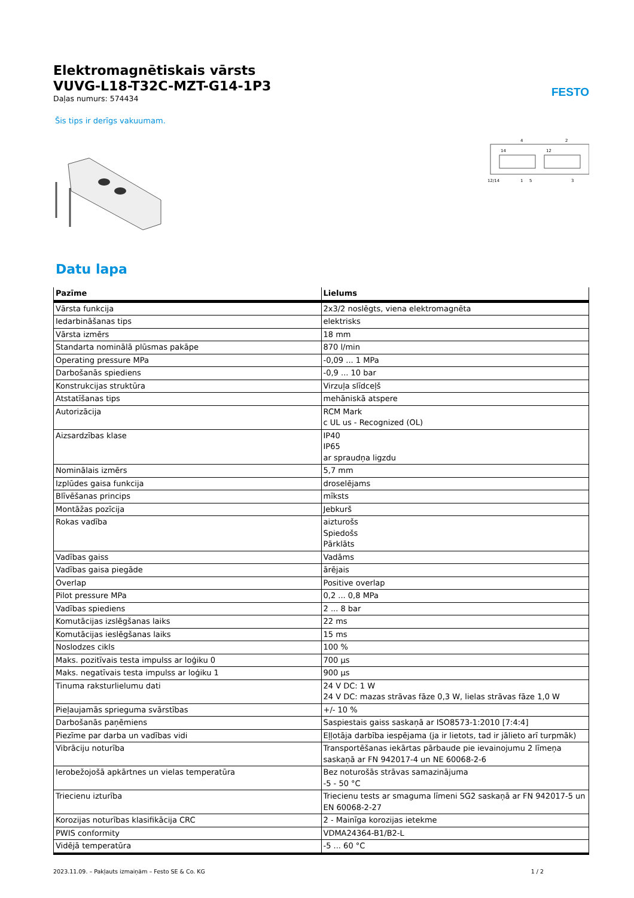Elektromagnētiskais vārsts
VUVG-L18-T32C-MZT-G14-1P3
Daļas numurs: 574434
FESTO
Šis tips ir derīgs vakuumam.
4
2
14
12
12/14
1
5
3
Datu lapa
| Pazīme | Lielums |
| --- | --- |
| Vārsta funkcija | 2x3/2 noslēgts, viena elektromagnēta |
| Iedarbināšanas tips | elektrisks |
| Vārsta izmērs | 18 mm |
| Standarta nominālā plūsmas pakāpe | 870 l/min |
| Operating pressure MPa | -0,09 ... 1 MPa |
| Darbošanās spiediens | -0,9 ... 10 bar |
| Konstrukcijas struktūra | Virzuļa slīdceļš |
| Atstatīšanas tips | mehāniskā atspere |
| Autorizācija | RCM Mark c UL us - Recognized (OL) |
| Aizsardzības klase | IP40 IP65 ar spraudņa ligzdu |
| Nominālais izmērs | 5,7 mm |
| Izplūdes gaisa funkcija | droselējams |
| Blīvēšanas princips | mīksts |
| Montāžas pozīcija | Jebkurš |
| Rokas vadība | aizturošs Spiedošs Pārklāts |
| Vadības gaiss | Vadāms |
| Vadības gaisa piegāde | ārējais |
| Overlap | Positive overlap |
| Pilot pressure MPa | 0,2 ... 0,8 MPa |
| Vadības spiediens | 2 ... 8 bar |
| Komutācijas izslēgšanas laiks | 22 ms |
| Komutācijas ieslēgšanas laiks | 15 ms |
| Noslodzes cikls | 100 % |
| Maks. pozitīvais testa impulss ar loģiku 0 | 700 µs |
| Maks. negatīvais testa impulss ar loģiku 1 | 900 µs |
| Tinuma raksturlielumu dati | 24 V DC: 1 W 24 V DC: mazas strāvas fāze 0,3 W, lielas strāvas fāze 1,0 W |
| Pieļaujamās sprieguma svārstības | +/- 10 % |
| Darbošanās paņēmiens | Saspiestais gaiss saskaņā ar ISO8573-1:2010 [7:4:4] |
| Piezīme par darba un vadības vidi | Eļļotāja darbība iespējama (ja ir lietots, tad ir jālieto arī turpmāk) |
| Vibrāciju noturība | Transportēšanas iekārtas pārbaude pie ievainojumu 2 līmeņa saskaņā ar FN 942017-4 un NE 60068-2-6 |
| Ierobežojošā apkārtnes un vielas temperatūra | Bez noturošās strāvas samazinājuma -5 - 50 °C |
| Triecienu izturība | Triecienu tests ar smaguma līmeni SG2 saskaņā ar FN 942017-5 un EN 60068-2-27 |
| Korozijas noturības klasifikācija CRC | 2 - Mainīga korozijas ietekme |
| PWIS conformity | VDMA24364-B1/B2-L |
| Vidējā temperatūra | -5 ... 60 °C |
2023.11.09. – Pakļauts izmaiņām – Festo SE & Co. KG 1 / 2